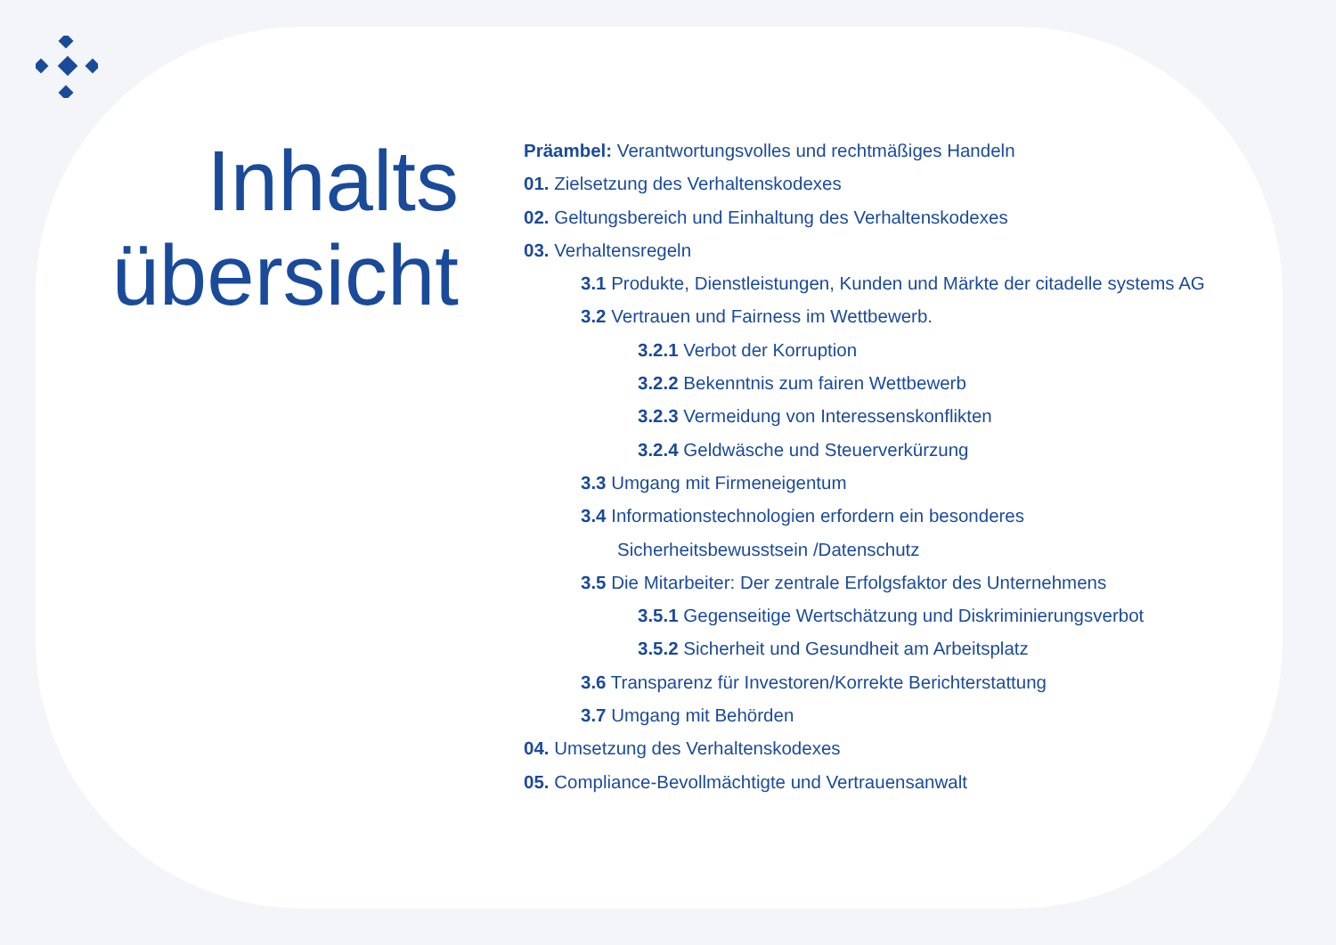Inhalts
übersicht
Präambel: Verantwortungsvolles und rechtmäßiges Handeln
01. Zielsetzung des Verhaltenskodexes
02. Geltungsbereich und Einhaltung des Verhaltenskodexes
03. Verhaltensregeln
3.1 Produkte, Dienstleistungen, Kunden und Märkte der citadelle systems AG
3.2 Vertrauen und Fairness im Wettbewerb.
3.2.1 Verbot der Korruption
3.2.2 Bekenntnis zum fairen Wettbewerb
3.2.3 Vermeidung von Interessenskonflikten
3.2.4 Geldwäsche und Steuerverkürzung
3.3 Umgang mit Firmeneigentum
3.4 Informationstechnologien erfordern ein besonderes
Sicherheitsbewusstsein /Datenschutz
3.5 Die Mitarbeiter: Der zentrale Erfolgsfaktor des Unternehmens
3.5.1 Gegenseitige Wertschätzung und Diskriminierungsverbot
3.5.2 Sicherheit und Gesundheit am Arbeitsplatz
3.6 Transparenz für Investoren/Korrekte Berichterstattung
3.7 Umgang mit Behörden
04. Umsetzung des Verhaltenskodexes
05. Compliance-Bevollmächtigte und Vertrauensanwalt